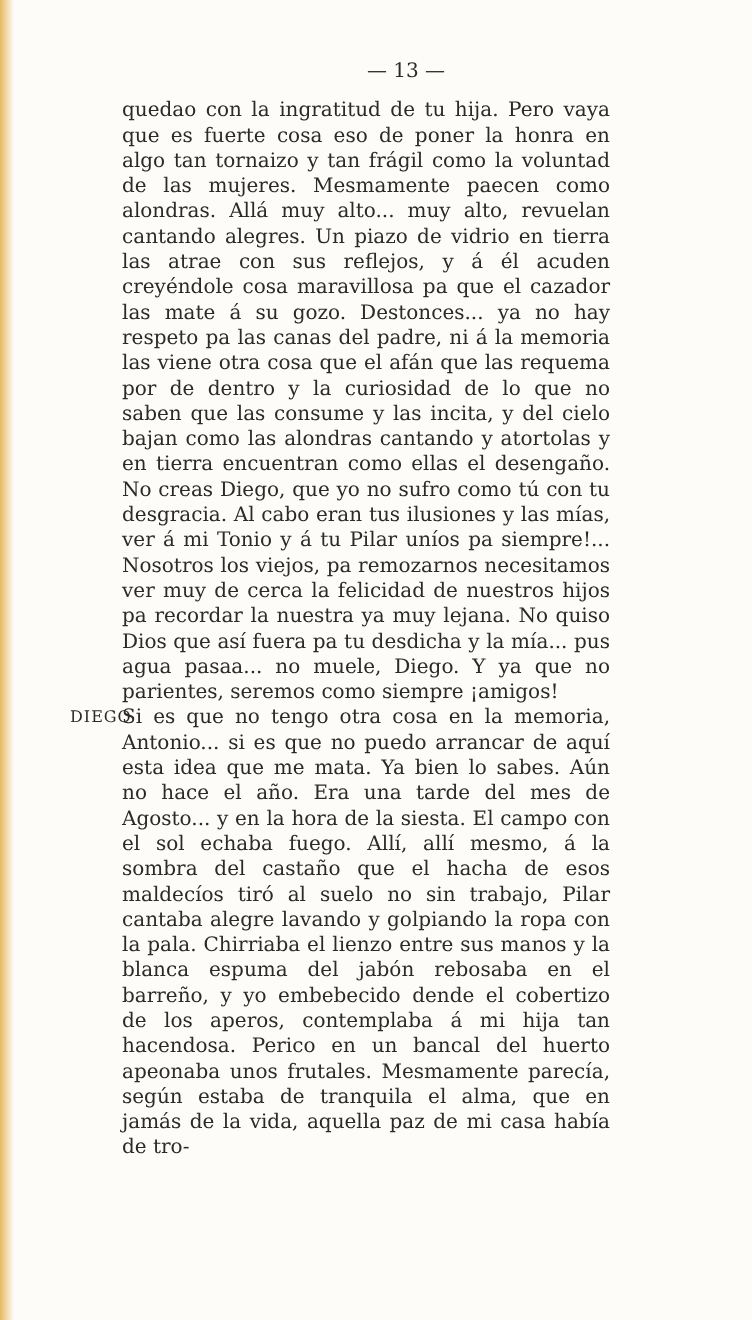— 13 —
quedao con la ingratitud de tu hija. Pero vaya que es fuerte cosa eso de poner la honra en algo tan tornaizo y tan frágil como la voluntad de las mujeres. Mesmamente paecen como alondras. Allá muy alto... muy alto, revuelan cantando alegres. Un piazo de vidrio en tierra las atrae con sus reflejos, y á él acuden creyéndole cosa maravillosa pa que el cazador las mate á su gozo. Destonces... ya no hay respeto pa las canas del padre, ni á la memoria las viene otra cosa que el afán que las requema por de dentro y la curiosidad de lo que no saben que las consume y las incita, y del cielo bajan como las alondras cantando y atortolas y en tierra encuentran como ellas el desengaño. No creas Diego, que yo no sufro como tú con tu desgracia. Al cabo eran tus ilusiones y las mías, ver á mi Tonio y á tu Pilar uníos pa siempre!... Nosotros los viejos, pa remozarnos necesitamos ver muy de cerca la felicidad de nuestros hijos pa recordar la nuestra ya muy lejana. No quiso Dios que así fuera pa tu desdicha y la mía... pus agua pasaa... no muele, Diego. Y ya que no parientes, seremos como siempre ¡amigos!
DIEGO
Si es que no tengo otra cosa en la memoria, Antonio... si es que no puedo arrancar de aquí esta idea que me mata. Ya bien lo sabes. Aún no hace el año. Era una tarde del mes de Agosto... y en la hora de la siesta. El campo con el sol echaba fuego. Allí, allí mesmo, á la sombra del castaño que el hacha de esos maldecíos tiró al suelo no sin trabajo, Pilar cantaba alegre lavando y golpiando la ropa con la pala. Chirriaba el lienzo entre sus manos y la blanca espuma del jabón rebosaba en el barreño, y yo embebecido dende el cobertizo de los aperos, contemplaba á mi hija tan hacendosa. Perico en un bancal del huerto apeonaba unos frutales. Mesmamente parecía, según estaba de tranquila el alma, que en jamás de la vida, aquella paz de mi casa había de tro-